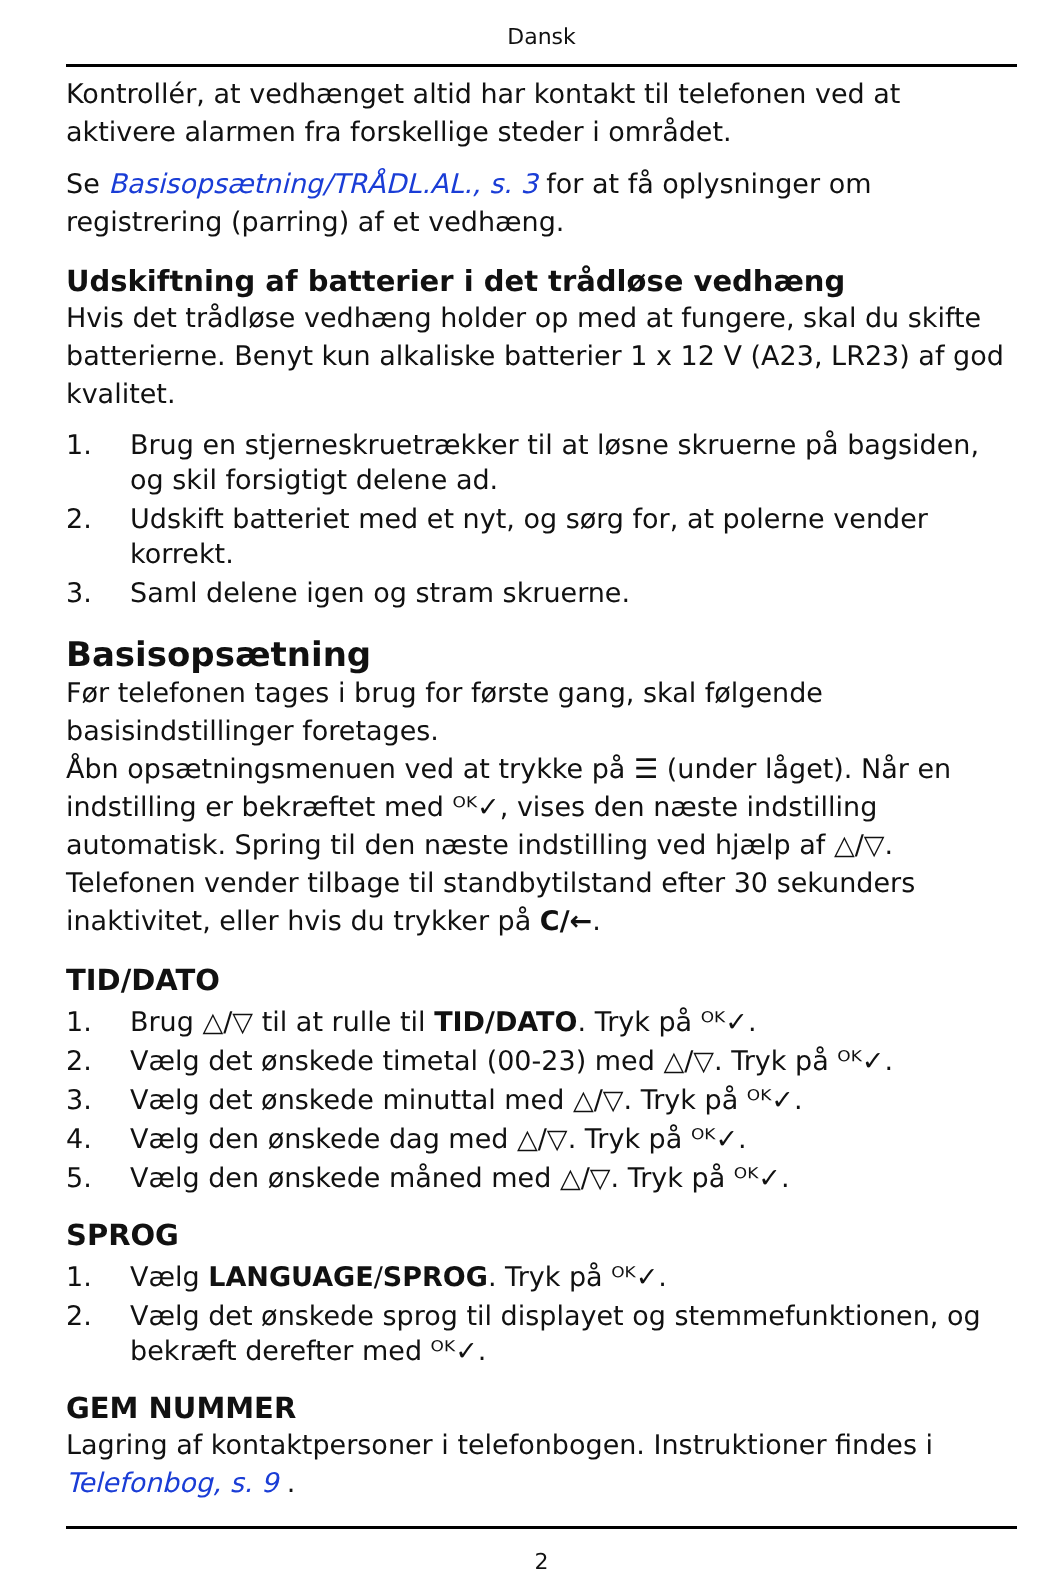Dansk
Kontrollér, at vedhænget altid har kontakt til telefonen ved at aktivere alarmen fra forskellige steder i området.
Se Basisopsætning/TRÅDL.AL., s. 3 for at få oplysninger om registrering (parring) af et vedhæng.
Udskiftning af batterier i det trådløse vedhæng
Hvis det trådløse vedhæng holder op med at fungere, skal du skifte batterierne. Benyt kun alkaliske batterier 1 x 12 V (A23, LR23) af god kvalitet.
1. Brug en stjerneskruetrækker til at løsne skruerne på bagsiden, og skil forsigtigt delene ad.
2. Udskift batteriet med et nyt, og sørg for, at polerne vender korrekt.
3. Saml delene igen og stram skruerne.
Basisopsætning
Før telefonen tages i brug for første gang, skal følgende basisindstillinger foretages.
Åbn opsætningsmenuen ved at trykke på ☰ (under låget). Når en indstilling er bekræftet med ᴼᴷ✓, vises den næste indstilling automatisk. Spring til den næste indstilling ved hjælp af △/▽. Telefonen vender tilbage til standbytilstand efter 30 sekunders inaktivitet, eller hvis du trykker på C/←.
TID/DATO
1. Brug △/▽ til at rulle til TID/DATO. Tryk på ᴼᴷ✓.
2. Vælg det ønskede timetal (00-23) med △/▽. Tryk på ᴼᴷ✓.
3. Vælg det ønskede minuttal med △/▽. Tryk på ᴼᴷ✓.
4. Vælg den ønskede dag med △/▽. Tryk på ᴼᴷ✓.
5. Vælg den ønskede måned med △/▽. Tryk på ᴼᴷ✓.
SPROG
1. Vælg LANGUAGE/SPROG. Tryk på ᴼᴷ✓.
2. Vælg det ønskede sprog til displayet og stemmefunktionen, og bekræft derefter med ᴼᴷ✓.
GEM NUMMER
Lagring af kontaktpersoner i telefonbogen. Instruktioner findes i Telefonbog, s. 9 .
2